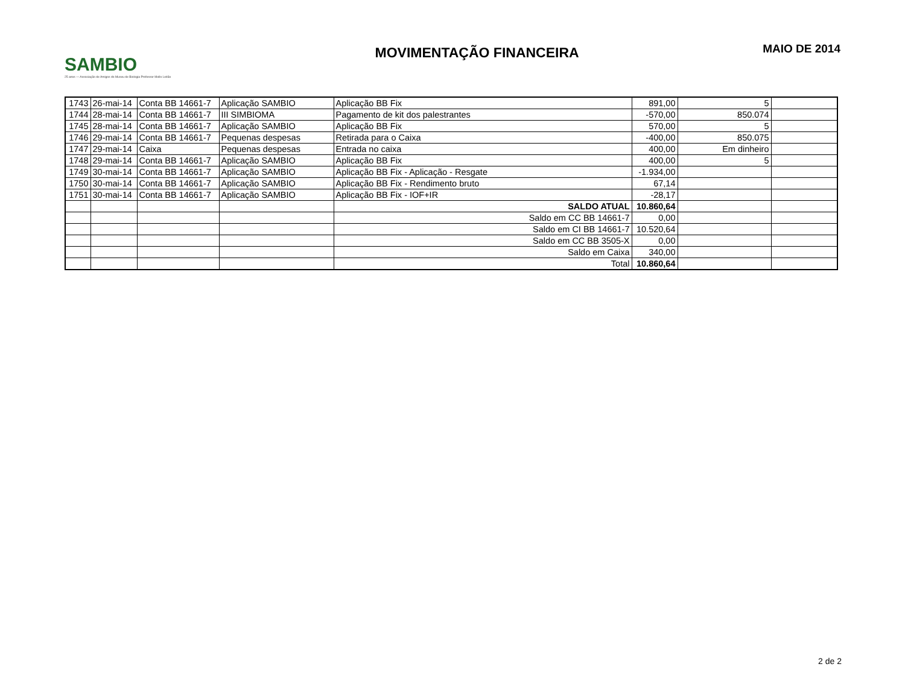SAMBIO
25 anos — Associação de Amigos do Museu de Biologia Professor Mello Leitão
MOVIMENTAÇÃO FINANCEIRA
MAIO DE 2014
| 1743 | 26-mai-14 | Conta BB 14661-7 | Aplicação SAMBIO | Aplicação BB Fix | 891,00 | 5 | |
| 1744 | 28-mai-14 | Conta BB 14661-7 | III SIMBIOMA | Pagamento de kit dos palestrantes | -570,00 | 850.074 | |
| 1745 | 28-mai-14 | Conta BB 14661-7 | Aplicação SAMBIO | Aplicação BB Fix | 570,00 | 5 | |
| 1746 | 29-mai-14 | Conta BB 14661-7 | Pequenas despesas | Retirada para o Caixa | -400,00 | 850.075 | |
| 1747 | 29-mai-14 | Caixa | Pequenas despesas | Entrada no caixa | 400,00 | Em dinheiro | |
| 1748 | 29-mai-14 | Conta BB 14661-7 | Aplicação SAMBIO | Aplicação BB Fix | 400,00 | 5 | |
| 1749 | 30-mai-14 | Conta BB 14661-7 | Aplicação SAMBIO | Aplicação BB Fix - Aplicação - Resgate | -1.934,00 | | |
| 1750 | 30-mai-14 | Conta BB 14661-7 | Aplicação SAMBIO | Aplicação BB Fix - Rendimento bruto | 67,14 | | |
| 1751 | 30-mai-14 | Conta BB 14661-7 | Aplicação SAMBIO | Aplicação BB Fix - IOF+IR | -28,17 | | |
| | | | | SALDO ATUAL | 10.860,64 | | |
| | | | | Saldo em CC BB 14661-7 | 0,00 | | |
| | | | | Saldo em CI BB 14661-7 | 10.520,64 | | |
| | | | | Saldo em CC BB 3505-X | 0,00 | | |
| | | | | Saldo em Caixa | 340,00 | | |
| | | | | Total | 10.860,64 | | |
2 de 2